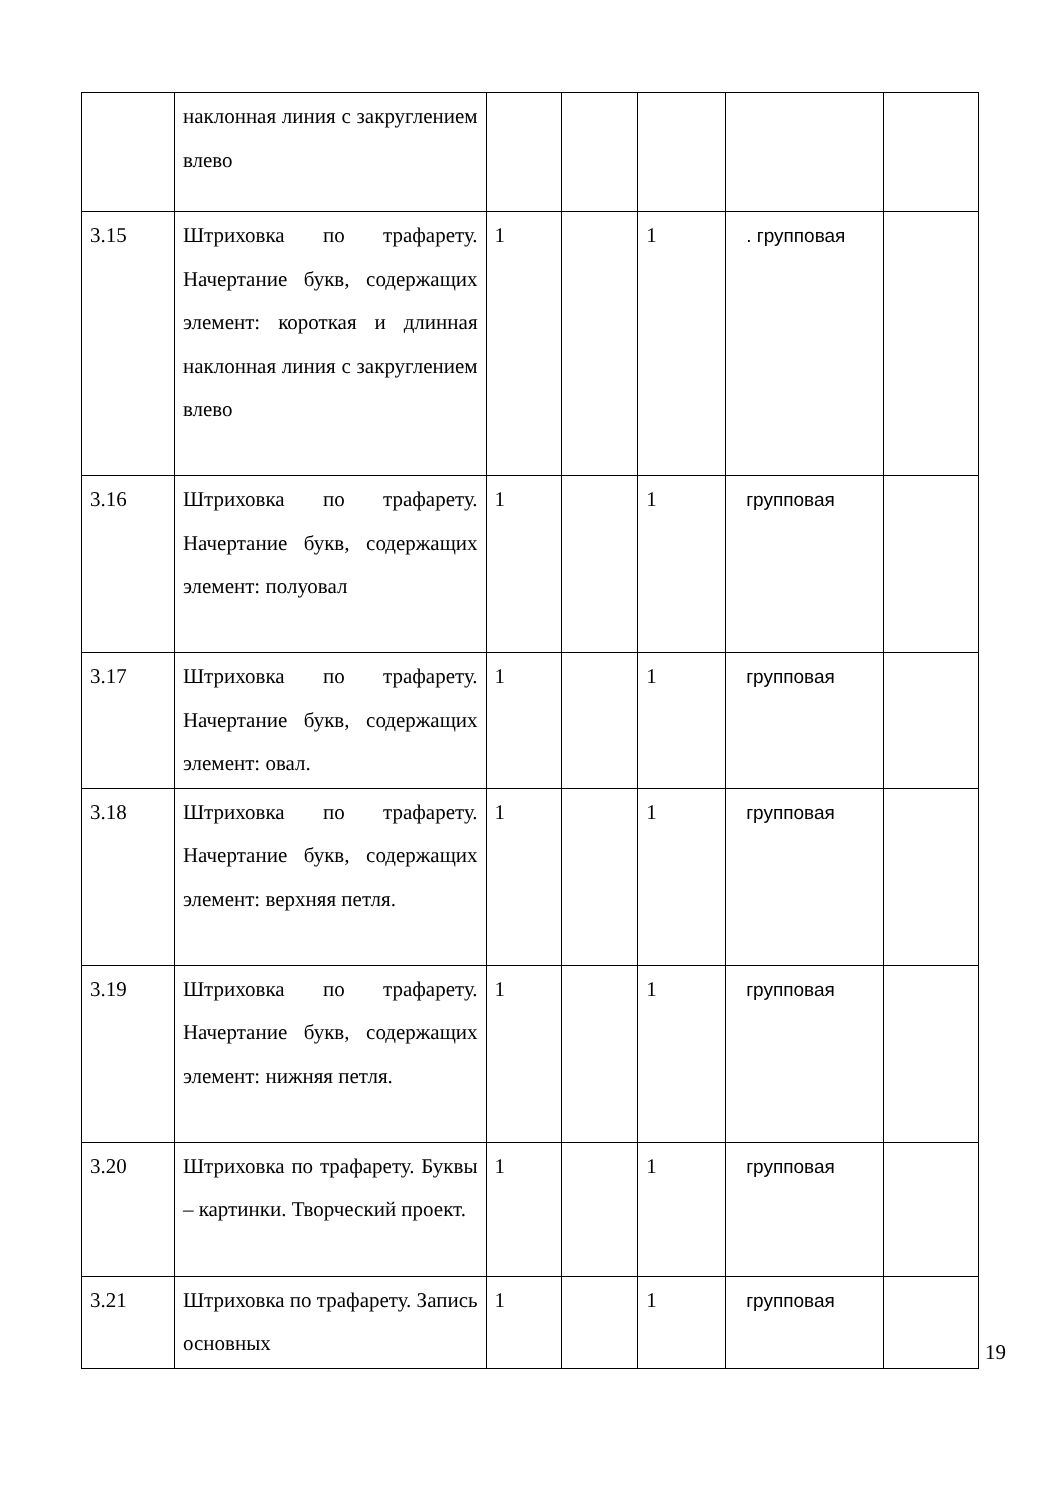| | наклонная линия с закруглением влево | | | | | |
| 3.15 | Штриховка по трафарету. Начертание букв, содержащих элемент: короткая и длинная наклонная линия с закруглением влево | 1 | | 1 | . групповая | |
| 3.16 | Штриховка по трафарету. Начертание букв, содержащих элемент: полуовал | 1 | | 1 | групповая | |
| 3.17 | Штриховка по трафарету. Начертание букв, содержащих элемент: овал. | 1 | | 1 | групповая | |
| 3.18 | Штриховка по трафарету. Начертание букв, содержащих элемент: верхняя петля. | 1 | | 1 | групповая | |
| 3.19 | Штриховка по трафарету. Начертание букв, содержащих элемент: нижняя петля. | 1 | | 1 | групповая | |
| 3.20 | Штриховка по трафарету. Буквы – картинки. Творческий проект. | 1 | | 1 | групповая | |
| 3.21 | Штриховка по трафарету. Запись основных | 1 | | 1 | групповая | |
19